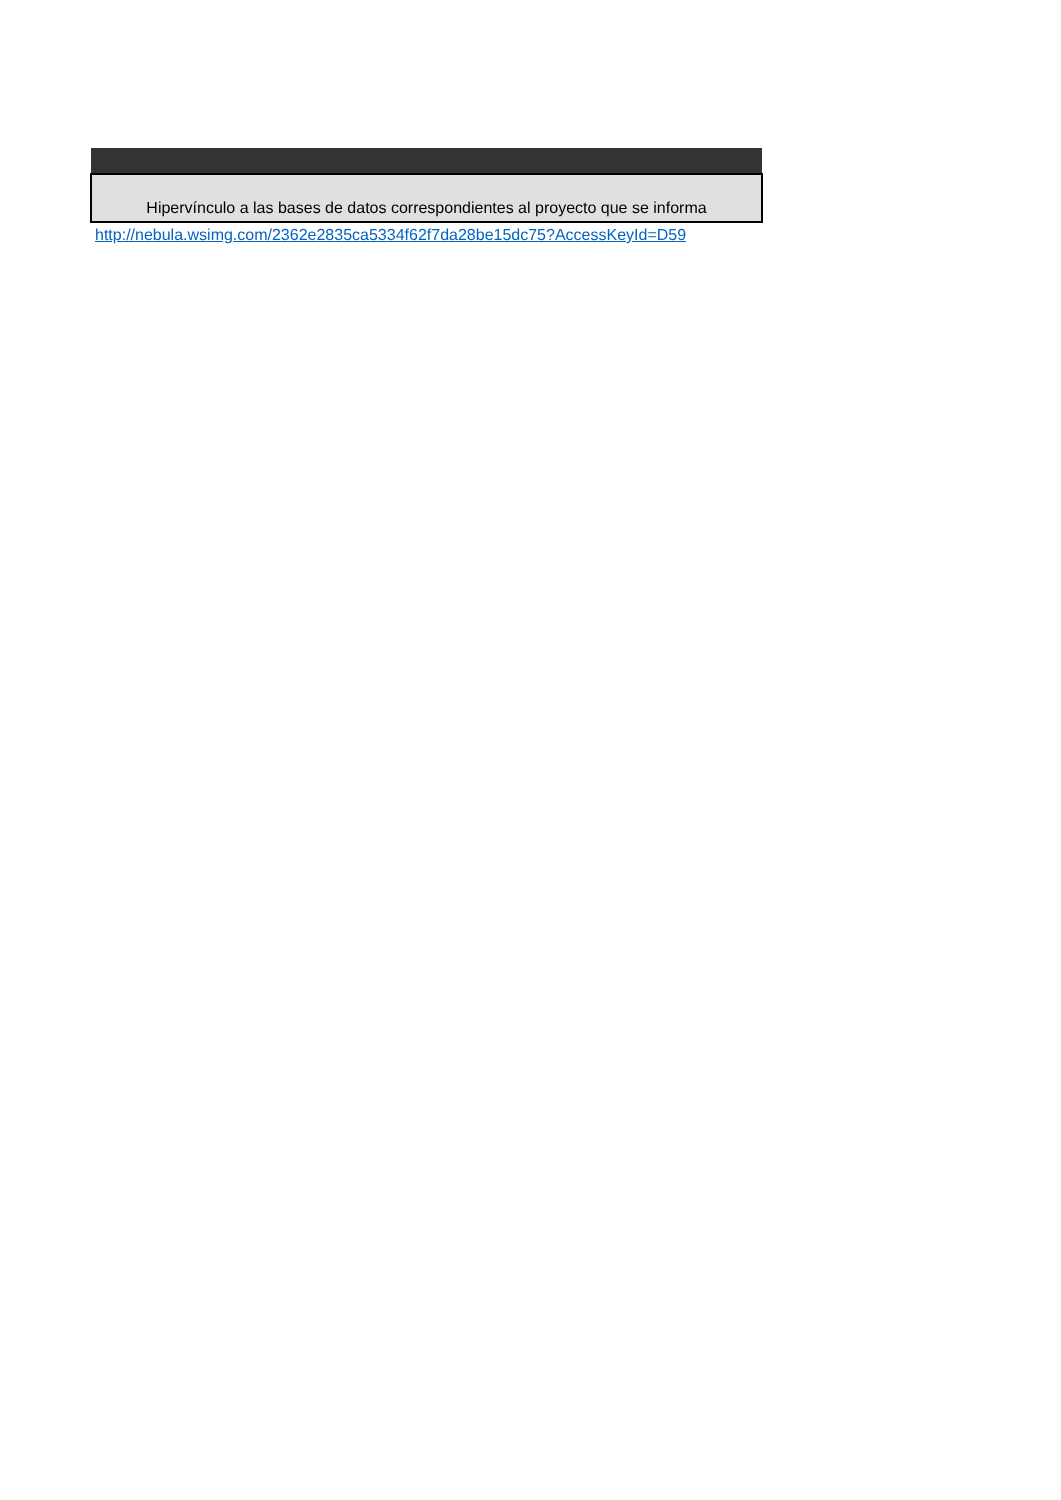| Hipervínculo a las bases de datos correspondientes al proyecto que se informa |
| --- |
| http://nebula.wsimg.com/2362e2835ca5334f62f7da28be15dc75?AccessKeyId=D59 |